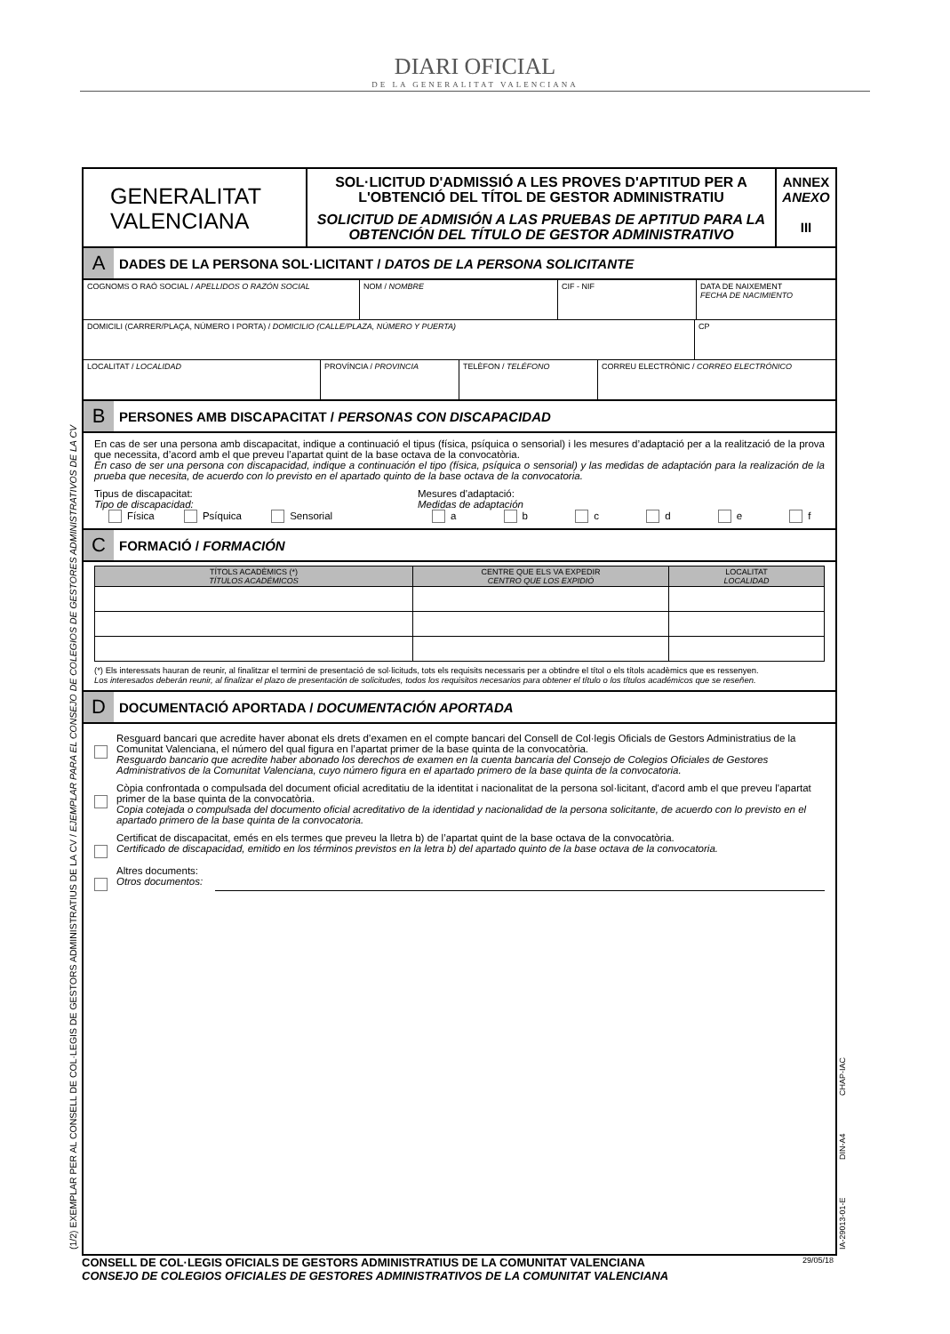DIARI OFICIAL
DE LA GENERALITAT VALENCIANA
(1/2) EXEMPLAR PER AL CONSELL DE COL·LEGIS DE GESTORS ADMINISTRATIUS DE LA CV / EJEMPLAR PARA EL CONSEJO DE COLEGIOS DE GESTORES ADMINISTRATIVOS DE LA CV IA-29013-01-E DIN-A4 CHAP-IAC
GENERALITAT
VALENCIANA
SOL·LICITUD D'ADMISSIÓ A LES PROVES D'APTITUD PER A L'OBTENCIÓ DEL TÍTOL DE GESTOR ADMINISTRATIU
SOLICITUD DE ADMISIÓN A LAS PRUEBAS DE APTITUD PARA LA OBTENCIÓN DEL TÍTULO DE GESTOR ADMINISTRATIVO
ANNEX
ANEXO
III
A
DADES DE LA PERSONA SOL·LICITANT / DATOS DE LA PERSONA SOLICITANTE
COGNOMS O RAÓ SOCIAL / APELLIDOS O RAZÓN SOCIAL NOM / NOMBRE CIF - NIF DATA DE NAIXEMENT
FECHA DE NACIMIENTO
DOMICILI (CARRER/PLAÇA, NÚMERO I PORTA) / DOMICILIO (CALLE/PLAZA, NÚMERO Y PUERTA) CP
LOCALITAT / LOCALIDAD PROVÍNCIA / PROVINCIA TELÈFON / TELÉFONO CORREU ELECTRÒNIC / CORREO ELECTRÓNICO
B
PERSONES AMB DISCAPACITAT / PERSONAS CON DISCAPACIDAD
En cas de ser una persona amb discapacitat, indique a continuació el tipus (física, psíquica o sensorial) i les mesures d’adaptació per a la realització de la prova que necessita, d’acord amb el que preveu l’apartat quint de la base octava de la convocatòria.
En caso de ser una persona con discapacidad, indique a continuación el tipo (física, psíquica o sensorial) y las medidas de adaptación para la realización de la prueba que necesita, de acuerdo con lo previsto en el apartado quinto de la base octava de la convocatoria.
Tipus de discapacitat:
Tipo de discapacidad:
Física Psíquica Sensorial
Mesures d'adaptació:
Medidas de adaptación
a b c d e f
C
FORMACIÓ / FORMACIÓN
| TÍTOLS ACADÈMICS (*) TÍTULOS ACADÉMICOS | CENTRE QUE ELS VA EXPEDIR CENTRO QUE LOS EXPIDIÓ | LOCALITAT LOCALIDAD |
| --- | --- | --- |
(*) Els interessats hauran de reunir, al finalitzar el termini de presentació de sol·licituds, tots els requisits necessaris per a obtindre el títol o els títols acadèmics que es ressenyen.
Los interesados deberán reunir, al finalizar el plazo de presentación de solicitudes, todos los requisitos necesarios para obtener el título o los títulos académicos que se reseñen.
D
DOCUMENTACIÓ APORTADA / DOCUMENTACIÓN APORTADA
Resguard bancari que acredite haver abonat els drets d’examen en el compte bancari del Consell de Col·legis Oficials de Gestors Administratius de la Comunitat Valenciana, el número del qual figura en l’apartat primer de la base quinta de la convocatòria.
Resguardo bancario que acredite haber abonado los derechos de examen en la cuenta bancaria del Consejo de Colegios Oficiales de Gestores Administrativos de la Comunitat Valenciana, cuyo número figura en el apartado primero de la base quinta de la convocatoria.
Còpia confrontada o compulsada del document oficial acreditatiu de la identitat i nacionalitat de la persona sol·licitant, d'acord amb el que preveu l'apartat primer de la base quinta de la convocatòria.
Copia cotejada o compulsada del documento oficial acreditativo de la identidad y nacionalidad de la persona solicitante, de acuerdo con lo previsto en el apartado primero de la base quinta de la convocatoria.
Certificat de discapacitat, emés en els termes que preveu la lletra b) de l’apartat quint de la base octava de la convocatòria.
Certificado de discapacidad, emitido en los términos previstos en la letra b) del apartado quinto de la base octava de la convocatoria.
Altres documents:
Otros documentos:
29/05/18 CONSELL DE COL·LEGIS OFICIALS DE GESTORS ADMINISTRATIUS DE LA COMUNITAT VALENCIANA
CONSEJO DE COLEGIOS OFICIALES DE GESTORES ADMINISTRATIVOS DE LA COMUNITAT VALENCIANA